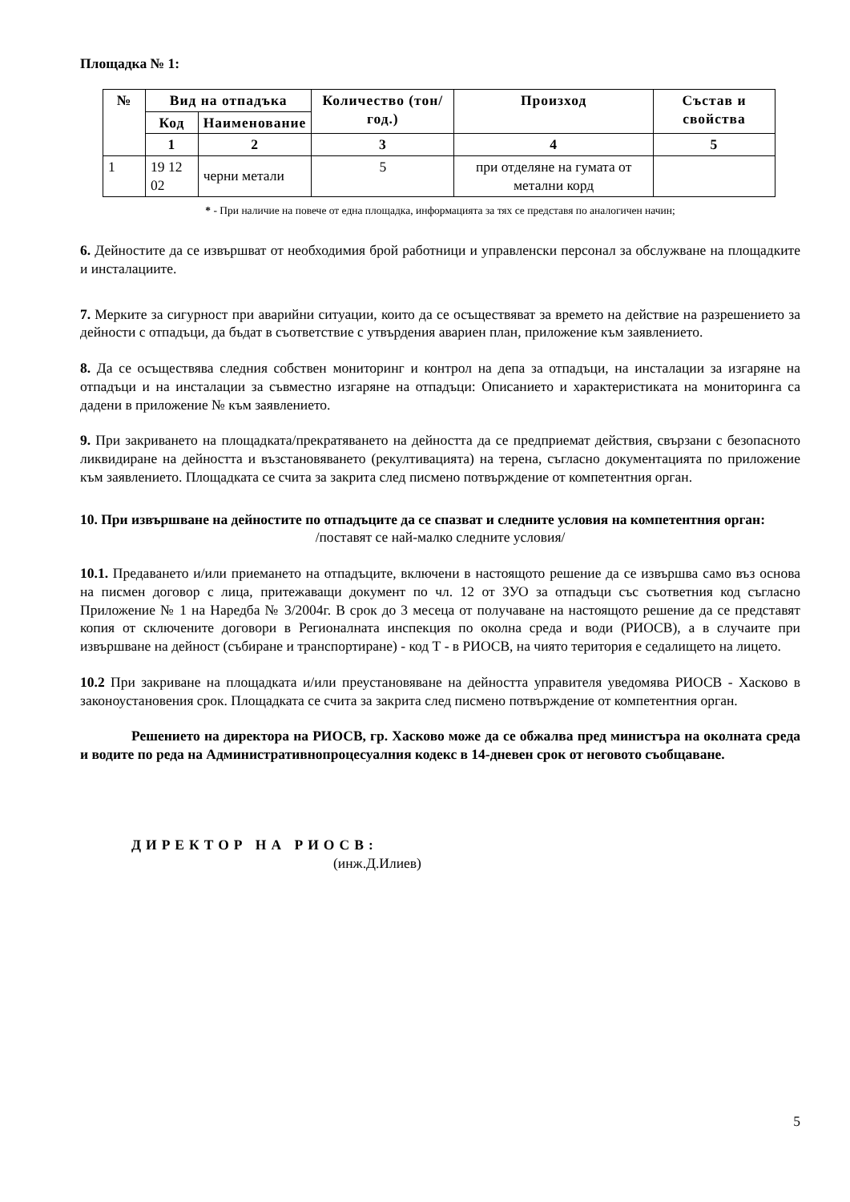Площадка № 1:
| № | Вид на отпадъка | | Количество (тон/год.) | Произход | Състав и свойства |
| --- | --- | --- | --- | --- | --- |
| | Код | Наименование | | | |
| | 1 | 2 | 3 | 4 | 5 |
| 1 | 19 12 02 | черни метали | 5 | при отделяне на гумата от метални корд | |
* - При наличие на повече от една площадка, информацията за тях се представя по аналогичен начин;
6. Дейностите да се извършват от необходимия брой работници и управленски персонал за обслужване на площадките и инсталациите.
7. Мерките за сигурност при аварийни ситуации, които да се осъществяват за времето на действие на разрешението за дейности с отпадъци, да бъдат в съответствие с утвърдения авариен план, приложение към заявлението.
8. Да се осъществява следния собствен мониторинг и контрол на депа за отпадъци, на инсталации за изгаряне на отпадъци и на инсталации за съвместно изгаряне на отпадъци: Описанието и характеристиката на мониторинга са дадени в приложение № към заявлението.
9. При закриването на площадката/прекратяването на дейността да се предприемат действия, свързани с безопасното ликвидиране на дейността и възстановяването (рекултивацията) на терена, съгласно документацията по приложение към заявлението. Площадката се счита за закрита след писмено потвърждение от компетентния орган.
10. При извършване на дейностите по отпадъците да се спазват и следните условия на компетентния орган:
/поставят се най-малко следните условия/
10.1. Предаването и/или приемането на отпадъците, включени в настоящото решение да се извършва само въз основа на писмен договор с лица, притежаващи документ по чл. 12 от ЗУО за отпадъци със съответния код съгласно Приложение № 1 на Наредба № 3/2004г. В срок до 3 месеца от получаване на настоящото решение да се представят копия от сключените договори в Регионалната инспекция по околна среда и води (РИОСВ), а в случаите при извършване на дейност (събиране и транспортиране) - код Т - в РИОСВ, на чиято територия е седалището на лицето.
10.2 При закриване на площадката и/или преустановяване на дейността управителя уведомява РИОСВ - Хасково в законоустановения срок. Площадката се счита за закрита след писмено потвърждение от компетентния орган.
Решението на директора на РИОСВ, гр. Хасково може да се обжалва пред министъра на околната среда и водите по реда на Административнопроцесуалния кодекс в 14-дневен срок от неговото съобщаване.
ДИРЕКТОР НА РИОСВ:
(инж.Д.Илиев)
5